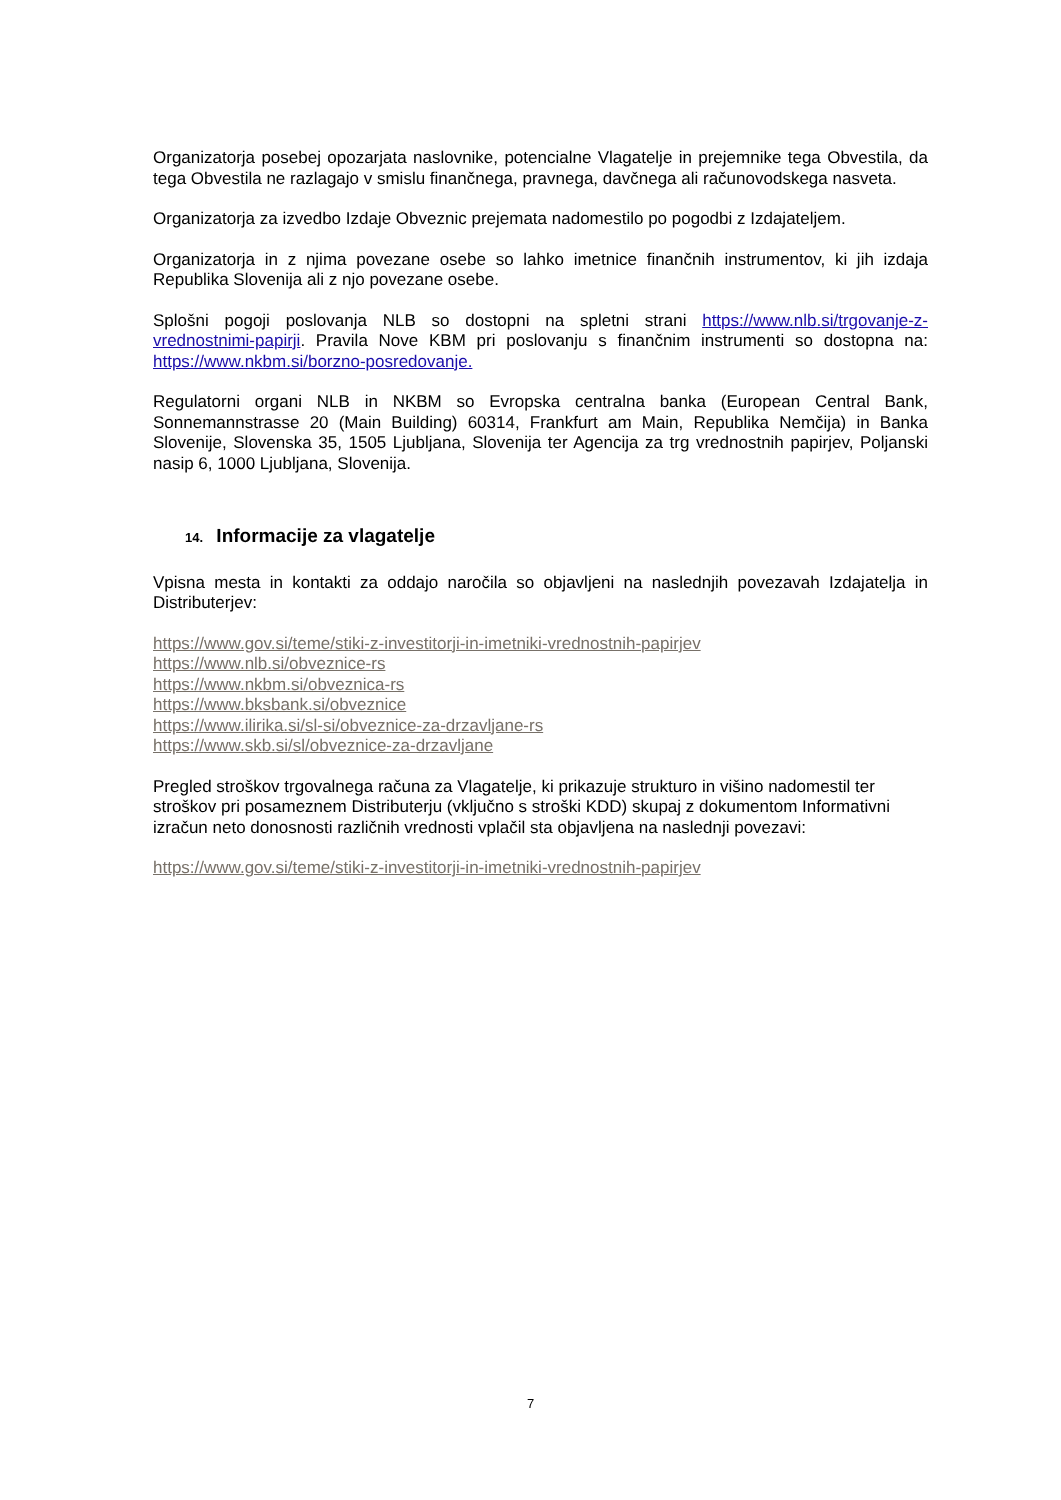Organizatorja posebej opozarjata naslovnike, potencialne Vlagatelje in prejemnike tega Obvestila, da tega Obvestila ne razlagajo v smislu finančnega, pravnega, davčnega ali računovodskega nasveta.
Organizatorja za izvedbo Izdaje Obveznic prejemata nadomestilo po pogodbi z Izdajateljem.
Organizatorja in z njima povezane osebe so lahko imetnice finančnih instrumentov, ki jih izdaja Republika Slovenija ali z njo povezane osebe.
Splošni pogoji poslovanja NLB so dostopni na spletni strani https://www.nlb.si/trgovanje-z-vrednostnimi-papirji. Pravila Nove KBM pri poslovanju s finančnim instrumenti so dostopna na: https://www.nkbm.si/borzno-posredovanje.
Regulatorni organi NLB in NKBM so Evropska centralna banka (European Central Bank, Sonnemannstrasse 20 (Main Building) 60314, Frankfurt am Main, Republika Nemčija) in Banka Slovenije, Slovenska 35, 1505 Ljubljana, Slovenija ter Agencija za trg vrednostnih papirjev, Poljanski nasip 6, 1000 Ljubljana, Slovenija.
14. Informacije za vlagatelje
Vpisna mesta in kontakti za oddajo naročila so objavljeni na naslednjih povezavah Izdajatelja in Distributerjev:
https://www.gov.si/teme/stiki-z-investitorji-in-imetniki-vrednostnih-papirjev
https://www.nlb.si/obveznice-rs
https://www.nkbm.si/obveznica-rs
https://www.bksbank.si/obveznice
https://www.ilirika.si/sl-si/obveznice-za-drzavljane-rs
https://www.skb.si/sl/obveznice-za-drzavljane
Pregled stroškov trgovalnega računa za Vlagatelje, ki prikazuje strukturo in višino nadomestil ter stroškov pri posameznem Distributerju (vključno s stroški KDD) skupaj z dokumentom Informativni izračun neto donosnosti različnih vrednosti vplačil sta objavljena na naslednji povezavi:
https://www.gov.si/teme/stiki-z-investitorji-in-imetniki-vrednostnih-papirjev
7